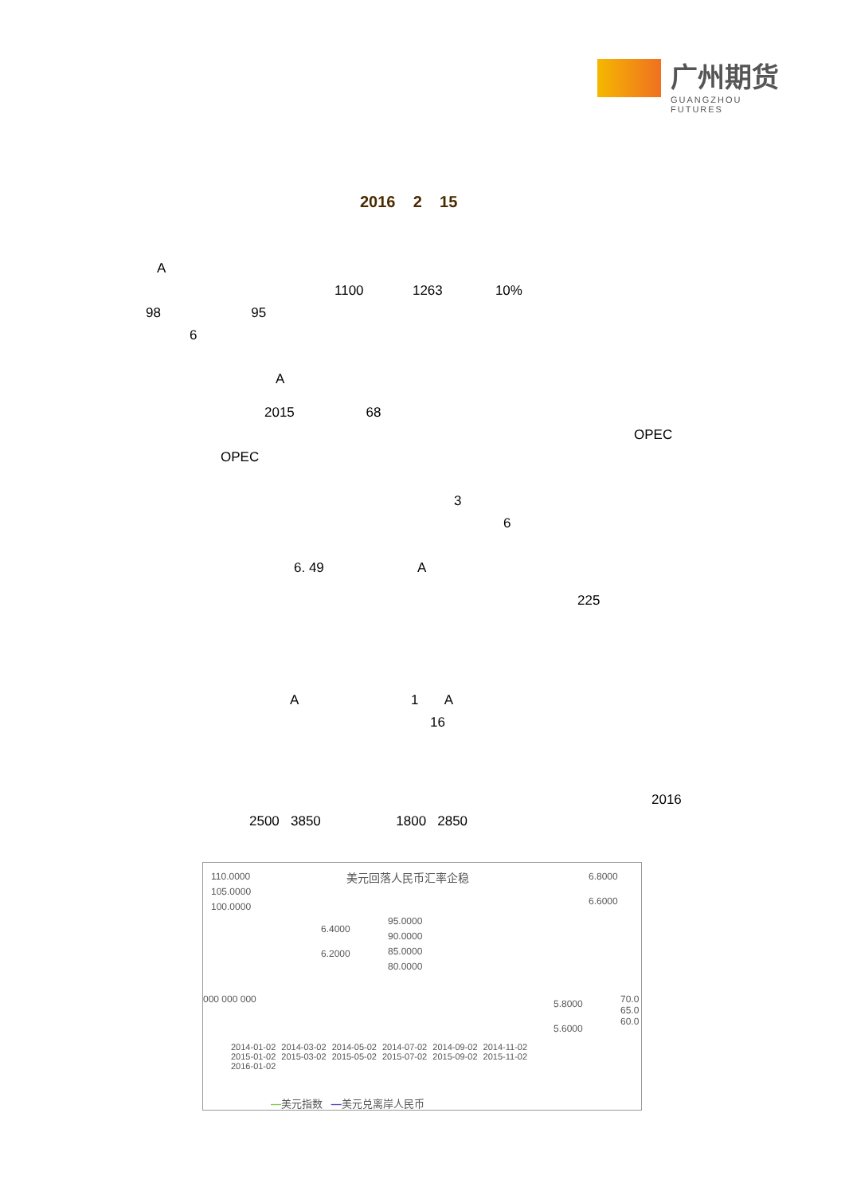广州期货
GUANGZHOU FUTURES
2016 2 15
A
1100 1263 10%
98 95
6
A
2015 68
OPEC
OPEC
3
6
6. 49 A
225
A 1 A
16
2016
2500 3850 1800 2850
美元回落人民币汇率企稳 110.0000
105.0000
100.0000
6.8000
6.6000
6.4000
6.2000
95.0000
90.0000
85.0000
80.0000
5.8000
5.6000
000 000 000 70.0 65.0 60.0
2014-01-02 2014-03-02 2014-05-02 2014-07-02 2014-09-02 2014-11-02 2015-01-02 2015-03-02 2015-05-02 2015-07-02 2015-09-02 2015-11-02 2016-01-02
—美元指数 —美元兑离岸人民币